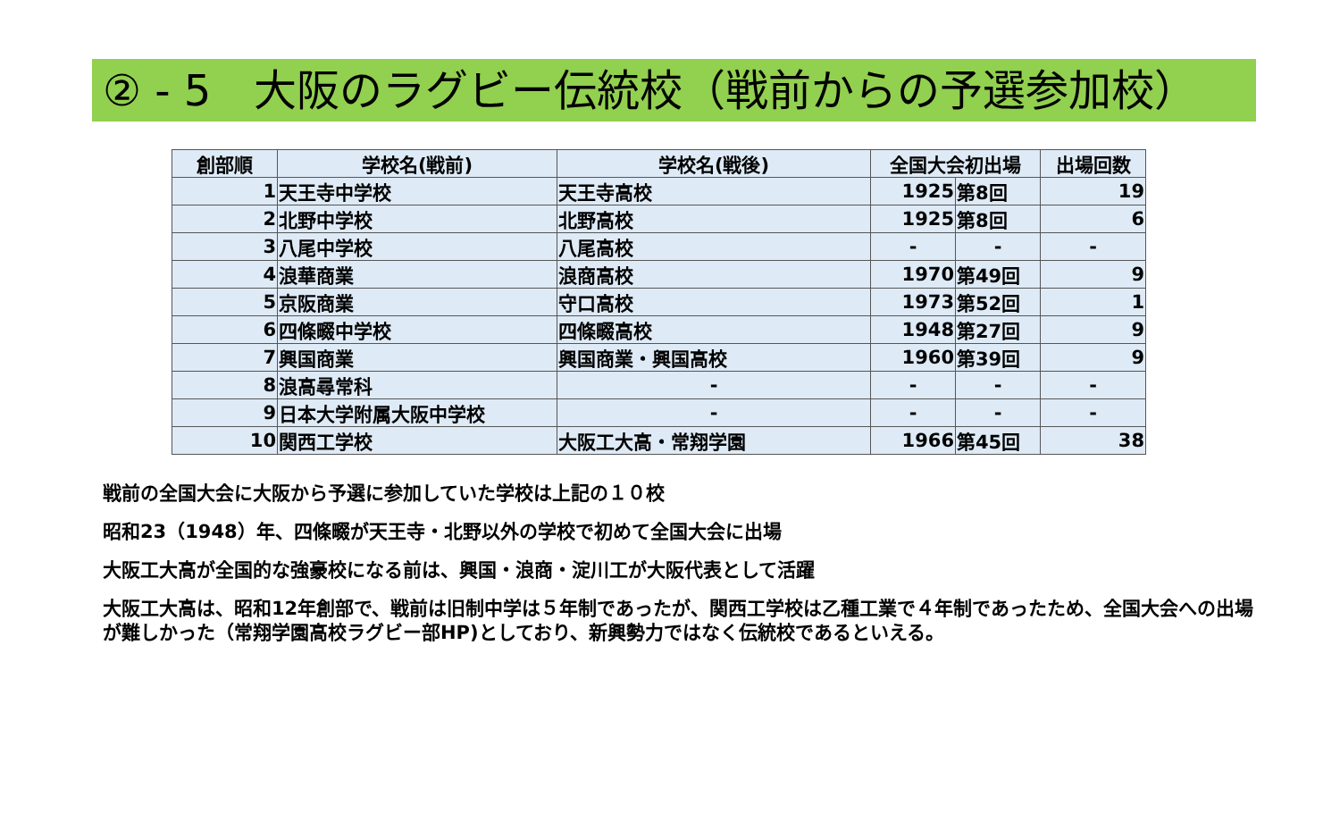② - 5　大阪のラグビー伝統校（戦前からの予選参加校）
| 創部順 | 学校名(戦前) | 学校名(戦後) | 全国大会初出場 | | 出場回数 |
| --- | --- | --- | --- | --- | --- |
| 1 | 天王寺中学校 | 天王寺高校 | 1925 | 第8回 | 19 |
| 2 | 北野中学校 | 北野高校 | 1925 | 第8回 | 6 |
| 3 | 八尾中学校 | 八尾高校 | - | - | - |
| 4 | 浪華商業 | 浪商高校 | 1970 | 第49回 | 9 |
| 5 | 京阪商業 | 守口高校 | 1973 | 第52回 | 1 |
| 6 | 四條畷中学校 | 四條畷高校 | 1948 | 第27回 | 9 |
| 7 | 興国商業 | 興国商業・興国高校 | 1960 | 第39回 | 9 |
| 8 | 浪高尋常科 | - | - | - | - |
| 9 | 日本大学附属大阪中学校 | - | - | - | - |
| 10 | 関西工学校 | 大阪工大高・常翔学園 | 1966 | 第45回 | 38 |
戦前の全国大会に大阪から予選に参加していた学校は上記の１０校
昭和23（1948）年、四條畷が天王寺・北野以外の学校で初めて全国大会に出場
大阪工大高が全国的な強豪校になる前は、興国・浪商・淀川工が大阪代表として活躍
大阪工大高は、昭和12年創部で、戦前は旧制中学は５年制であったが、関西工学校は乙種工業で４年制であったため、全国大会への出場が難しかった（常翔学園高校ラグビー部HP)としており、新興勢力ではなく伝統校であるといえる。